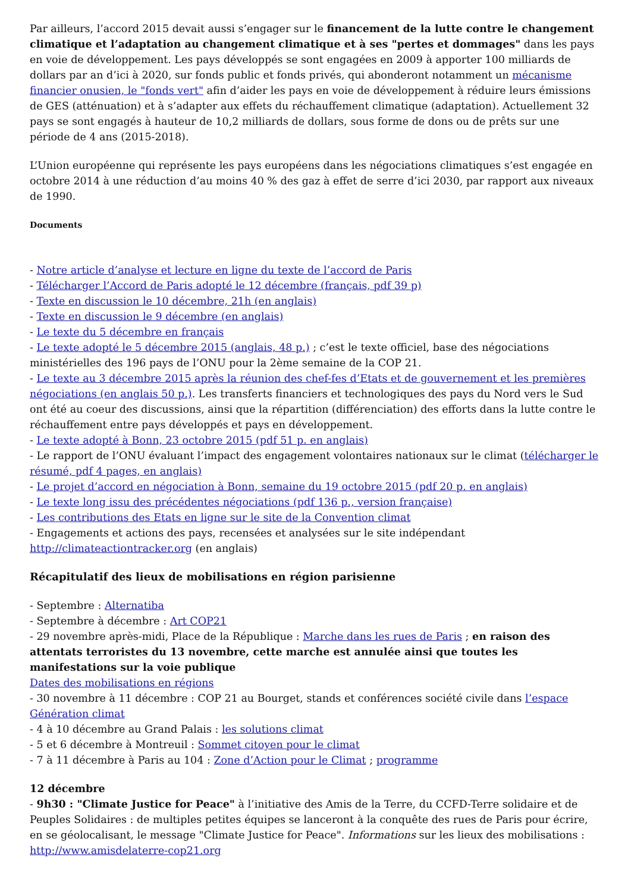Par ailleurs, l’accord 2015 devait aussi s’engager sur le financement de la lutte contre le changement climatique et l’adaptation au changement climatique et à ses "pertes et dommages" dans les pays en voie de développement. Les pays développés se sont engagées en 2009 à apporter 100 milliards de dollars par an d’ici à 2020, sur fonds public et fonds privés, qui abonderont notamment un mécanisme financier onusien, le "fonds vert" afin d’aider les pays en voie de développement à réduire leurs émissions de GES (atténuation) et à s’adapter aux effets du réchauffement climatique (adaptation). Actuellement 32 pays se sont engagés à hauteur de 10,2 milliards de dollars, sous forme de dons ou de prêts sur une période de 4 ans (2015-2018).
L’Union européenne qui représente les pays européens dans les négociations climatiques s’est engagée en octobre 2014 à une réduction d’au moins 40 % des gaz à effet de serre d’ici 2030, par rapport aux niveaux de 1990.
Documents
- Notre article d’analyse et lecture en ligne du texte de l’accord de Paris
- Télécharger l’Accord de Paris adopté le 12 décembre (français, pdf 39 p)
- Texte en discussion le 10 décembre, 21h (en anglais)
- Texte en discussion le 9 décembre (en anglais)
- Le texte du 5 décembre en français
- Le texte adopté le 5 décembre 2015 (anglais, 48 p.) ; c’est le texte officiel, base des négociations ministérielles des 196 pays de l’ONU pour la 2ème semaine de la COP 21.
- Le texte au 3 décembre 2015 après la réunion des chef-fes d’Etats et de gouvernement et les premières négociations (en anglais 50 p.). Les transferts financiers et technologiques des pays du Nord vers le Sud ont été au coeur des discussions, ainsi que la répartition (différenciation) des efforts dans la lutte contre le réchauffement entre pays développés et pays en développement.
- Le texte adopté à Bonn, 23 octobre 2015 (pdf 51 p. en anglais)
- Le rapport de l’ONU évaluant l’impact des engagement volontaires nationaux sur le climat (télécharger le résumé, pdf 4 pages, en anglais)
- Le projet d’accord en négociation à Bonn, semaine du 19 octobre 2015 (pdf 20 p. en anglais)
- Le texte long issu des précédentes négociations (pdf 136 p., version française)
- Les contributions des Etats en ligne sur le site de la Convention climat
- Engagements et actions des pays, recensées et analysées sur le site indépendant http://climateactiontracker.org (en anglais)
Récapitulatif des lieux de mobilisations en région parisienne
- Septembre : Alternatiba
- Septembre à décembre : Art COP21
- 29 novembre après-midi, Place de la République : Marche dans les rues de Paris ; en raison des attentats terroristes du 13 novembre, cette marche est annulée ainsi que toutes les manifestations sur la voie publique
Dates des mobilisations en régions
- 30 novembre à 11 décembre : COP 21 au Bourget, stands et conférences société civile dans l’espace Génération climat
- 4 à 10 décembre au Grand Palais : les solutions climat
- 5 et 6 décembre à Montreuil : Sommet citoyen pour le climat
- 7 à 11 décembre à Paris au 104 : Zone d’Action pour le Climat ; programme
12 décembre
- 9h30 : "Climate Justice for Peace" à l’initiative des Amis de la Terre, du CCFD-Terre solidaire et de Peuples Solidaires : de multiples petites équipes se lanceront à la conquête des rues de Paris pour écrire, en se géolocalisant, le message "Climate Justice for Peace". Informations sur les lieux des mobilisations : http://www.amisdelaterre-cop21.org